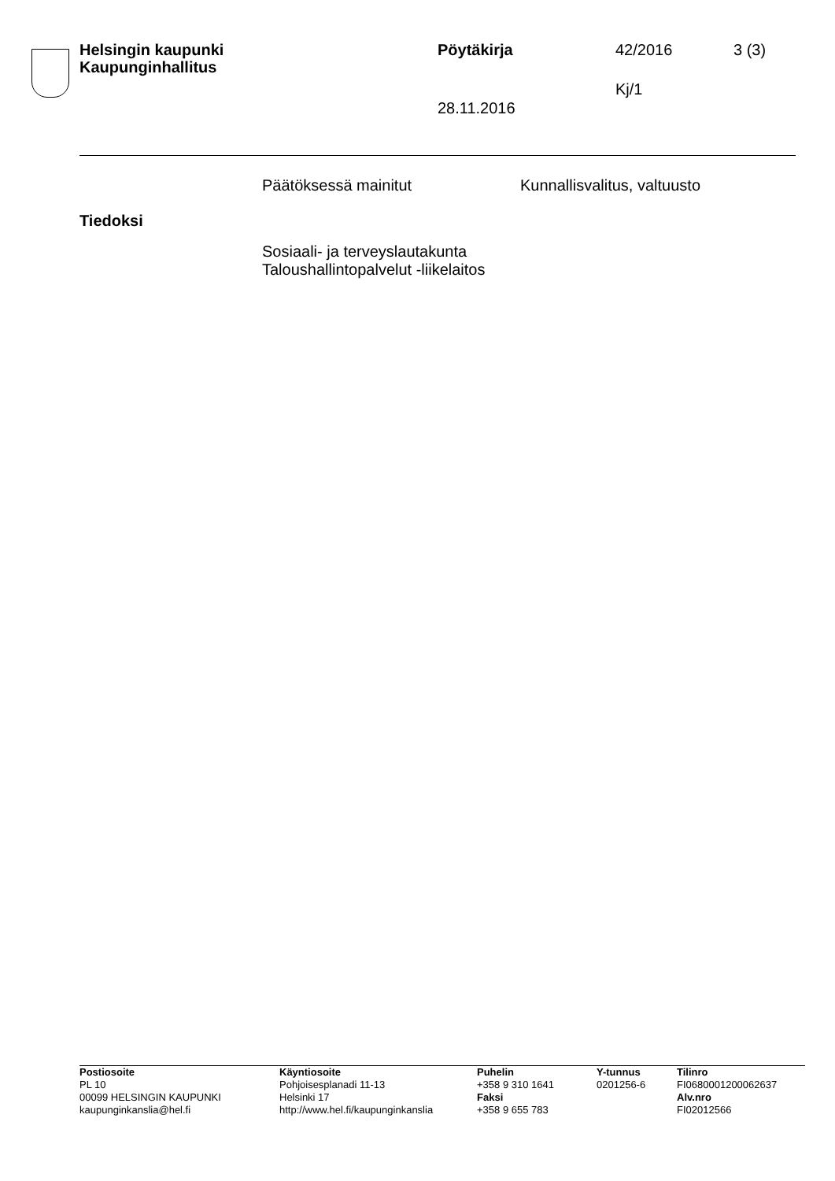Helsingin kaupunki
Kaupunginhallitus
Pöytäkirja 42/2016 3 (3)
Kj/1
28.11.2016
Päätöksessä mainitut Kunnallisvalitus, valtuusto
Tiedoksi
Sosiaali- ja terveyslautakunta
Taloushallintopalvelut -liikelaitos
Postiosoite
PL 10
00099 HELSINGIN KAUPUNKI
kaupunginkanslia@hel.fi
Käyntiosoite
Pohjoisesplanadi 11-13
Helsinki 17
http://www.hel.fi/kaupunginkanslia
Puhelin
+358 9 310 1641
Faksi
+358 9 655 783
Y-tunnus
0201256-6
Tilinro
FI0680001200062637
Alv.nro
FI02012566